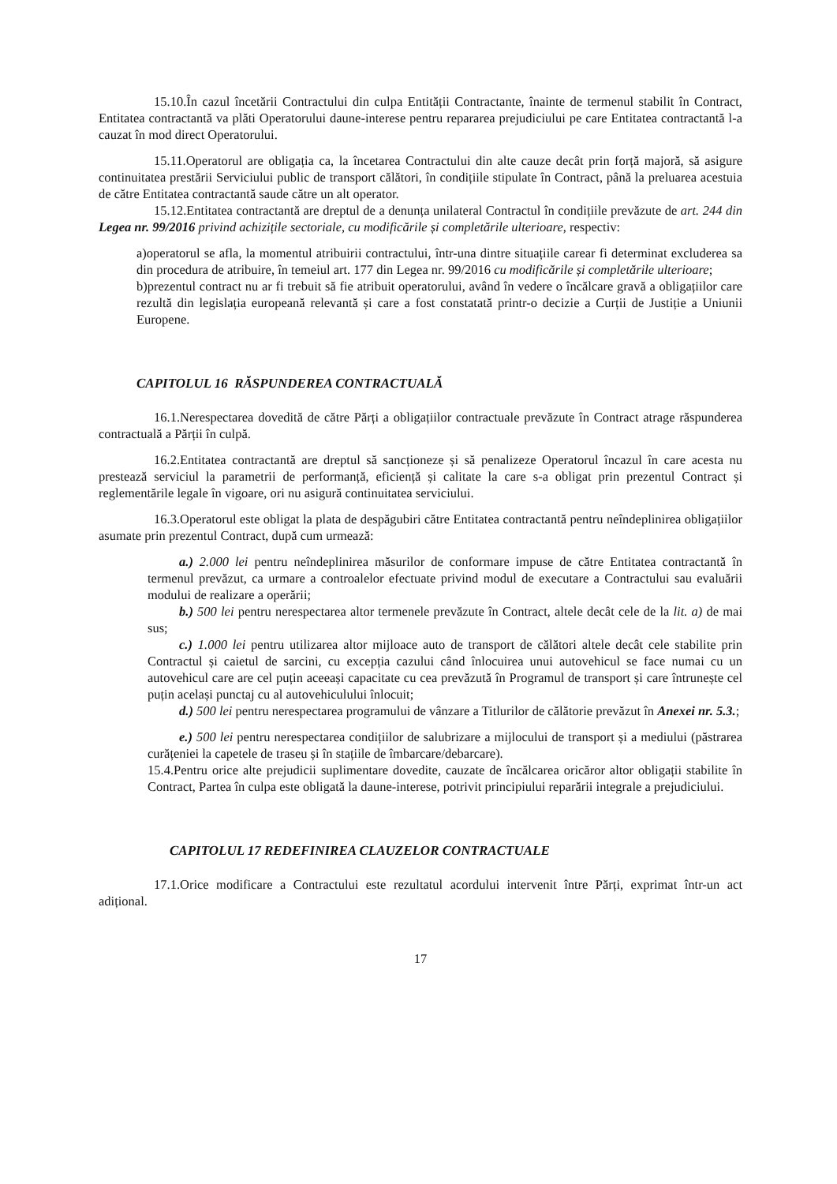15.10.În cazul încetării Contractului din culpa Entității Contractante, înainte de termenul stabilit în Contract, Entitatea contractantă va plăti Operatorului daune-interese pentru repararea prejudiciului pe care Entitatea contractantă l-a cauzat în mod direct Operatorului.
15.11.Operatorul are obligația ca, la încetarea Contractului din alte cauze decât prin forță majoră, să asigure continuitatea prestării Serviciului public de transport călători, în condițiile stipulate în Contract, până la preluarea acestuia de către Entitatea contractantă saude către un alt operator.
15.12.Entitatea contractantă are dreptul de a denunța unilateral Contractul în condițiile prevăzute de art. 244 din Legea nr. 99/2016 privind achizițile sectoriale, cu modificările și completările ulterioare, respectiv:
a)operatorul se afla, la momentul atribuirii contractului, într-una dintre situațiile carear fi determinat excluderea sa din procedura de atribuire, în temeiul art. 177 din Legea nr. 99/2016 cu modificările și completările ulterioare;
b)prezentul contract nu ar fi trebuit să fie atribuit operatorului, având în vedere o încălcare gravă a obligațiilor care rezultă din legislația europeană relevantă și care a fost constatată printr-o decizie a Curții de Justiție a Uniunii Europene.
CAPITOLUL 16 RĂSPUNDEREA CONTRACTUALĂ
16.1.Nerespectarea dovedită de către Părți a obligațiilor contractuale prevăzute în Contract atrage răspunderea contractuală a Părții în culpă.
16.2.Entitatea contractantă are dreptul să sancționeze și să penalizeze Operatorul încazul în care acesta nu prestează serviciul la parametrii de performanță, eficiență și calitate la care s-a obligat prin prezentul Contract și reglementările legale în vigoare, ori nu asigură continuitatea serviciului.
16.3.Operatorul este obligat la plata de despăgubiri către Entitatea contractantă pentru neîndeplinirea obligațiilor asumate prin prezentul Contract, după cum urmează:
a.) 2.000 lei pentru neîndeplinirea măsurilor de conformare impuse de către Entitatea contractantă în termenul prevăzut, ca urmare a controalelor efectuate privind modul de executare a Contractului sau evaluării modului de realizare a operării;
b.) 500 lei pentru nerespectarea altor termenele prevăzute în Contract, altele decât cele de la lit. a) de mai sus;
c.) 1.000 lei pentru utilizarea altor mijloace auto de transport de călători altele decât cele stabilite prin Contractul și caietul de sarcini, cu excepția cazului când înlocuirea unui autovehicul se face numai cu un autovehicul care are cel puțin aceeași capacitate cu cea prevăzută în Programul de transport și care întrunește cel puțin același punctaj cu al autovehiculului înlocuit;
d.) 500 lei pentru nerespectarea programului de vânzare a Titlurilor de călătorie prevăzut în Anexei nr. 5.3.;
e.) 500 lei pentru nerespectarea condițiilor de salubrizare a mijlocului de transport și a mediului (păstrarea curățeniei la capetele de traseu și în stațiile de îmbarcare/debarcare).
15.4.Pentru orice alte prejudicii suplimentare dovedite, cauzate de încălcarea oricăror altor obligații stabilite în Contract, Partea în culpa este obligată la daune-interese, potrivit principiului reparării integrale a prejudiciului.
CAPITOLUL 17 REDEFINIREA CLAUZELOR CONTRACTUALE
17.1.Orice modificare a Contractului este rezultatul acordului intervenit între Părți, exprimat într-un act adițional.
17